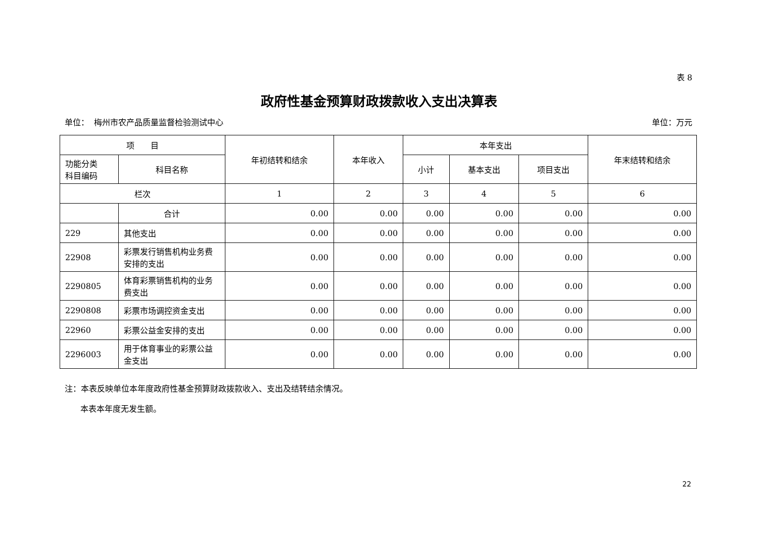表 8
政府性基金预算财政拨款收入支出决算表
单位： 梅州市农产品质量监督检验测试中心 单位：万元
| 项 目 | | 年初结转和结余 | 本年收入 | 本年支出 | | | 年末结转和结余 |
| --- | --- | --- | --- | --- | --- | --- | --- |
| 功能分类 科目编码 | 科目名称 | | | 小计 | 基本支出 | 项目支出 | |
| 栏次 | | 1 | 2 | 3 | 4 | 5 | 6 |
| | 合计 | 0.00 | 0.00 | 0.00 | 0.00 | 0.00 | 0.00 |
| 229 | 其他支出 | 0.00 | 0.00 | 0.00 | 0.00 | 0.00 | 0.00 |
| 22908 | 彩票发行销售机构业务费安排的支出 | 0.00 | 0.00 | 0.00 | 0.00 | 0.00 | 0.00 |
| 2290805 | 体育彩票销售机构的业务费支出 | 0.00 | 0.00 | 0.00 | 0.00 | 0.00 | 0.00 |
| 2290808 | 彩票市场调控资金支出 | 0.00 | 0.00 | 0.00 | 0.00 | 0.00 | 0.00 |
| 22960 | 彩票公益金安排的支出 | 0.00 | 0.00 | 0.00 | 0.00 | 0.00 | 0.00 |
| 2296003 | 用于体育事业的彩票公益金支出 | 0.00 | 0.00 | 0.00 | 0.00 | 0.00 | 0.00 |
注：本表反映单位本年度政府性基金预算财政拨款收入、支出及结转结余情况。
本表本年度无发生额。
22